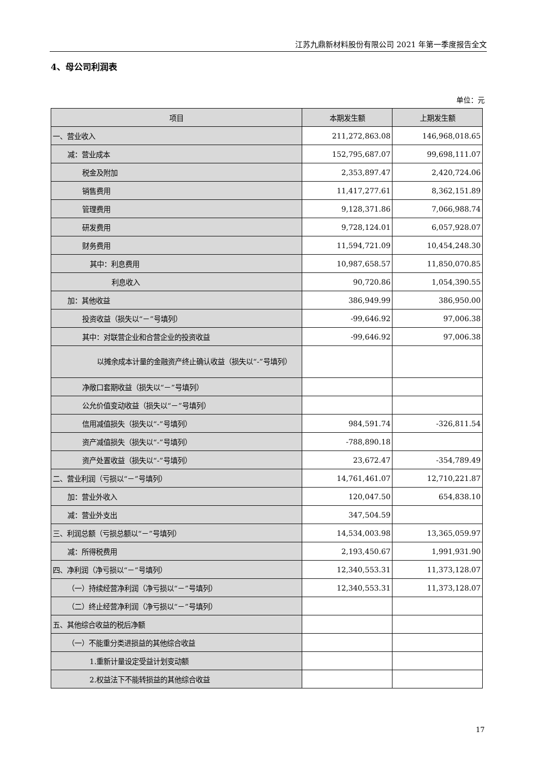江苏九鼎新材料股份有限公司 2021 年第一季度报告全文
4、母公司利润表
单位：元
| 项目 | 本期发生额 | 上期发生额 |
| --- | --- | --- |
| 一、营业收入 | 211,272,863.08 | 146,968,018.65 |
| 减：营业成本 | 152,795,687.07 | 99,698,111.07 |
| 税金及附加 | 2,353,897.47 | 2,420,724.06 |
| 销售费用 | 11,417,277.61 | 8,362,151.89 |
| 管理费用 | 9,128,371.86 | 7,066,988.74 |
| 研发费用 | 9,728,124.01 | 6,057,928.07 |
| 财务费用 | 11,594,721.09 | 10,454,248.30 |
| 其中：利息费用 | 10,987,658.57 | 11,850,070.85 |
| 利息收入 | 90,720.86 | 1,054,390.55 |
| 加：其他收益 | 386,949.99 | 386,950.00 |
| 投资收益（损失以“－”号填列） | -99,646.92 | 97,006.38 |
| 其中：对联营企业和合营企业的投资收益 | -99,646.92 | 97,006.38 |
| 以摊余成本计量的金融资产终止确认收益（损失以“-”号填列） | | |
| 净敞口套期收益（损失以“－”号填列） | | |
| 公允价值变动收益（损失以“－”号填列） | | |
| 信用减值损失（损失以“-”号填列） | 984,591.74 | -326,811.54 |
| 资产减值损失（损失以“-”号填列） | -788,890.18 | |
| 资产处置收益（损失以“-”号填列） | 23,672.47 | -354,789.49 |
| 二、营业利润（亏损以“－”号填列） | 14,761,461.07 | 12,710,221.87 |
| 加：营业外收入 | 120,047.50 | 654,838.10 |
| 减：营业外支出 | 347,504.59 | |
| 三、利润总额（亏损总额以“－”号填列） | 14,534,003.98 | 13,365,059.97 |
| 减：所得税费用 | 2,193,450.67 | 1,991,931.90 |
| 四、净利润（净亏损以“－”号填列） | 12,340,553.31 | 11,373,128.07 |
| （一）持续经营净利润（净亏损以“－”号填列） | 12,340,553.31 | 11,373,128.07 |
| （二）终止经营净利润（净亏损以“－”号填列） | | |
| 五、其他综合收益的税后净额 | | |
| （一）不能重分类进损益的其他综合收益 | | |
| 1.重新计量设定受益计划变动额 | | |
| 2.权益法下不能转损益的其他综合收益 | | |
17